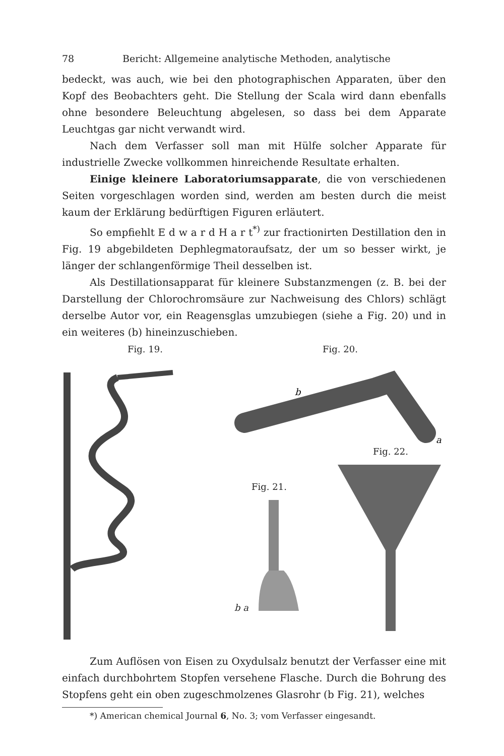78 Bericht: Allgemeine analytische Methoden, analytische
bedeckt, was auch, wie bei den photographischen Apparaten, über den Kopf des Beobachters geht. Die Stellung der Scala wird dann ebenfalls ohne besondere Beleuchtung abgelesen, so dass bei dem Apparate Leuchtgas gar nicht verwandt wird.
Nach dem Verfasser soll man mit Hülfe solcher Apparate für industrielle Zwecke vollkommen hinreichende Resultate erhalten.
Einige kleinere Laboratoriumsapparate, die von verschiedenen Seiten vorgeschlagen worden sind, werden am besten durch die meist kaum der Erklärung bedürftigen Figuren erläutert.
So empfiehlt E d w a r d H a r t<sup>*)</sup> zur fractionirten Destillation den in Fig. 19 abgebildeten Dephlegmatoraufsatz, der um so besser wirkt, je länger der schlangenförmige Theil desselben ist.
Als Destillationsapparat für kleinere Substanzmengen (z. B. bei der Darstellung der Chlorochromsäure zur Nachweisung des Chlors) schlägt derselbe Autor vor, ein Reagensglas umzubiegen (siehe a Fig. 20) und in ein weiteres (b) hineinzuschieben.
Fig. 19. Fig. 20.
b
a
Fig. 21.
b a
Fig. 22.
Zum Auflösen von Eisen zu Oxydulsalz benutzt der Verfasser eine mit einfach durchbohrtem Stopfen versehene Flasche. Durch die Bohrung des Stopfens geht ein oben zugeschmolzenes Glasrohr (b Fig. 21), welches
*) American chemical Journal 6, No. 3; vom Verfasser eingesandt.